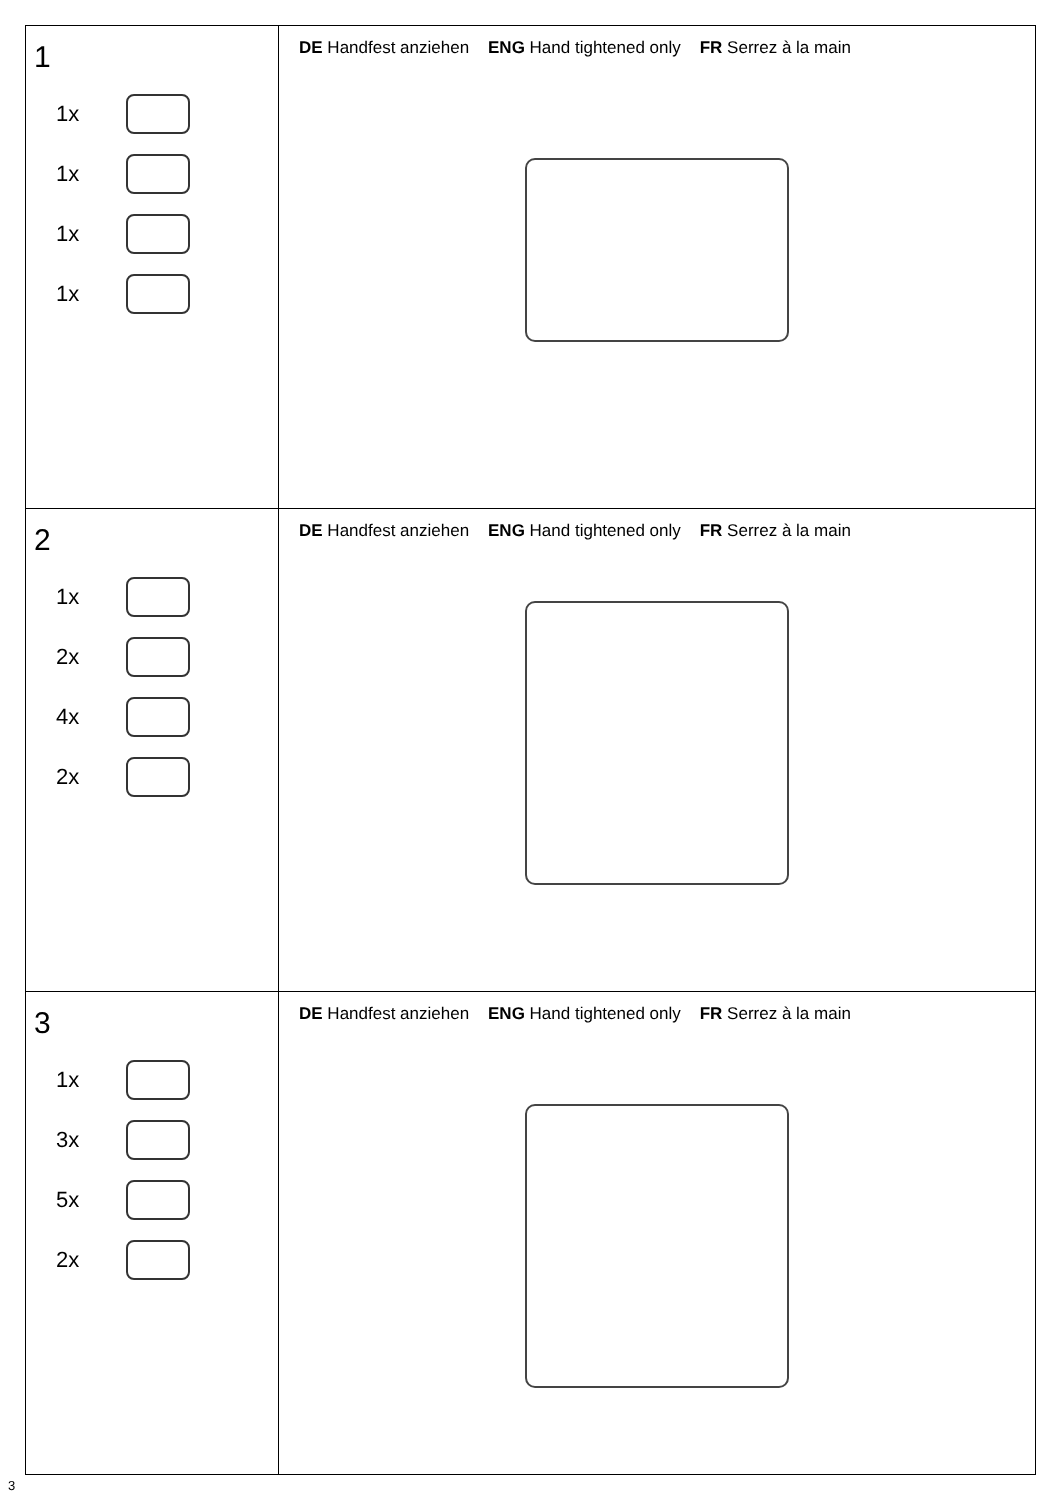| 1 1x 1x 1x 1x | DE Handfest anziehen ENG Hand tightened only FR Serrez à la main |
| 2 1x 2x 4x 2x | DE Handfest anziehen ENG Hand tightened only FR Serrez à la main |
| 3 1x 3x 5x 2x | DE Handfest anziehen ENG Hand tightened only FR Serrez à la main |
3